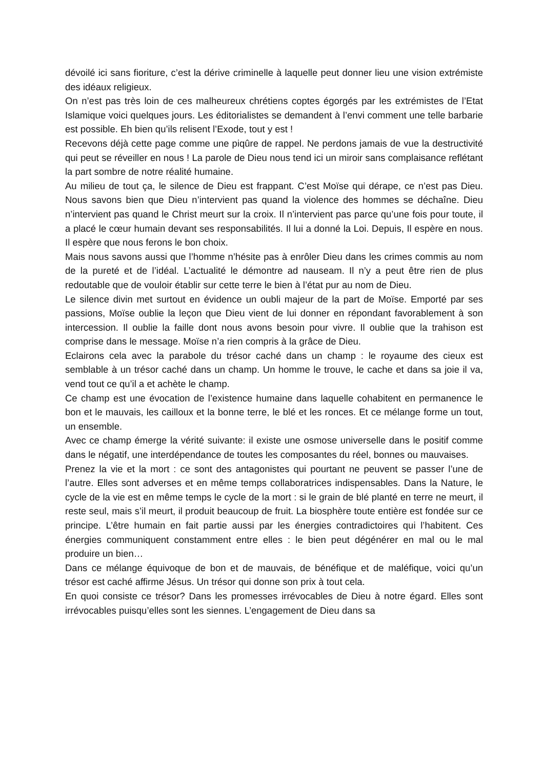dévoilé ici sans fioriture, c’est la dérive criminelle à laquelle peut donner lieu une vision extrémiste des idéaux religieux.
On n’est pas très loin de ces malheureux chrétiens coptes égorgés par les extrémistes de l’Etat Islamique voici quelques jours. Les éditorialistes se demandent à l’envi comment une telle barbarie est possible. Eh bien qu’ils relisent l’Exode, tout y est !
Recevons déjà cette page comme une piqûre de rappel. Ne perdons jamais de vue la destructivité qui peut se réveiller en nous ! La parole de Dieu nous tend ici un miroir sans complaisance reflétant la part sombre de notre réalité humaine.
Au milieu de tout ça, le silence de Dieu est frappant. C’est Moïse qui dérape, ce n’est pas Dieu. Nous savons bien que Dieu n’intervient pas quand la violence des hommes se déchaîne. Dieu n’intervient pas quand le Christ meurt sur la croix. Il n’intervient pas parce qu’une fois pour toute, il a placé le cœur humain devant ses responsabilités. Il lui a donné la Loi. Depuis, Il espère en nous. Il espère que nous ferons le bon choix.
Mais nous savons aussi que l’homme n’hésite pas à enrôler Dieu dans les crimes commis au nom de la pureté et de l’idéal. L’actualité le démontre ad nauseam. Il n’y a peut être rien de plus redoutable que de vouloir établir sur cette terre le bien à l’état pur au nom de Dieu.
Le silence divin met surtout en évidence un oubli majeur de la part de Moïse. Emporté par ses passions, Moïse oublie la leçon que Dieu vient de lui donner en répondant favorablement à son intercession. Il oublie la faille dont nous avons besoin pour vivre. Il oublie que la trahison est comprise dans le message. Moïse n’a rien compris à la grâce de Dieu.
Eclairons cela avec la parabole du trésor caché dans un champ : le royaume des cieux est semblable à un trésor caché dans un champ. Un homme le trouve, le cache et dans sa joie il va, vend tout ce qu’il a et achète le champ.
Ce champ est une évocation de l’existence humaine dans laquelle cohabitent en permanence le bon et le mauvais, les cailloux et la bonne terre, le blé et les ronces. Et ce mélange forme un tout, un ensemble.
Avec ce champ émerge la vérité suivante: il existe une osmose universelle dans le positif comme dans le négatif, une interdépendance de toutes les composantes du réel, bonnes ou mauvaises.
Prenez la vie et la mort : ce sont des antagonistes qui pourtant ne peuvent se passer l’une de l’autre. Elles sont adverses et en même temps collaboratrices indispensables. Dans la Nature, le cycle de la vie est en même temps le cycle de la mort : si le grain de blé planté en terre ne meurt, il reste seul, mais s’il meurt, il produit beaucoup de fruit. La biosphère toute entière est fondée sur ce principe. L’être humain en fait partie aussi par les énergies contradictoires qui l’habitent. Ces énergies communiquent constamment entre elles : le bien peut dégénérer en mal ou le mal produire un bien…
Dans ce mélange équivoque de bon et de mauvais, de bénéfique et de maléfique, voici qu’un trésor est caché affirme Jésus. Un trésor qui donne son prix à tout cela.
En quoi consiste ce trésor? Dans les promesses irrévocables de Dieu à notre égard. Elles sont irrévocables puisqu’elles sont les siennes. L’engagement de Dieu dans sa